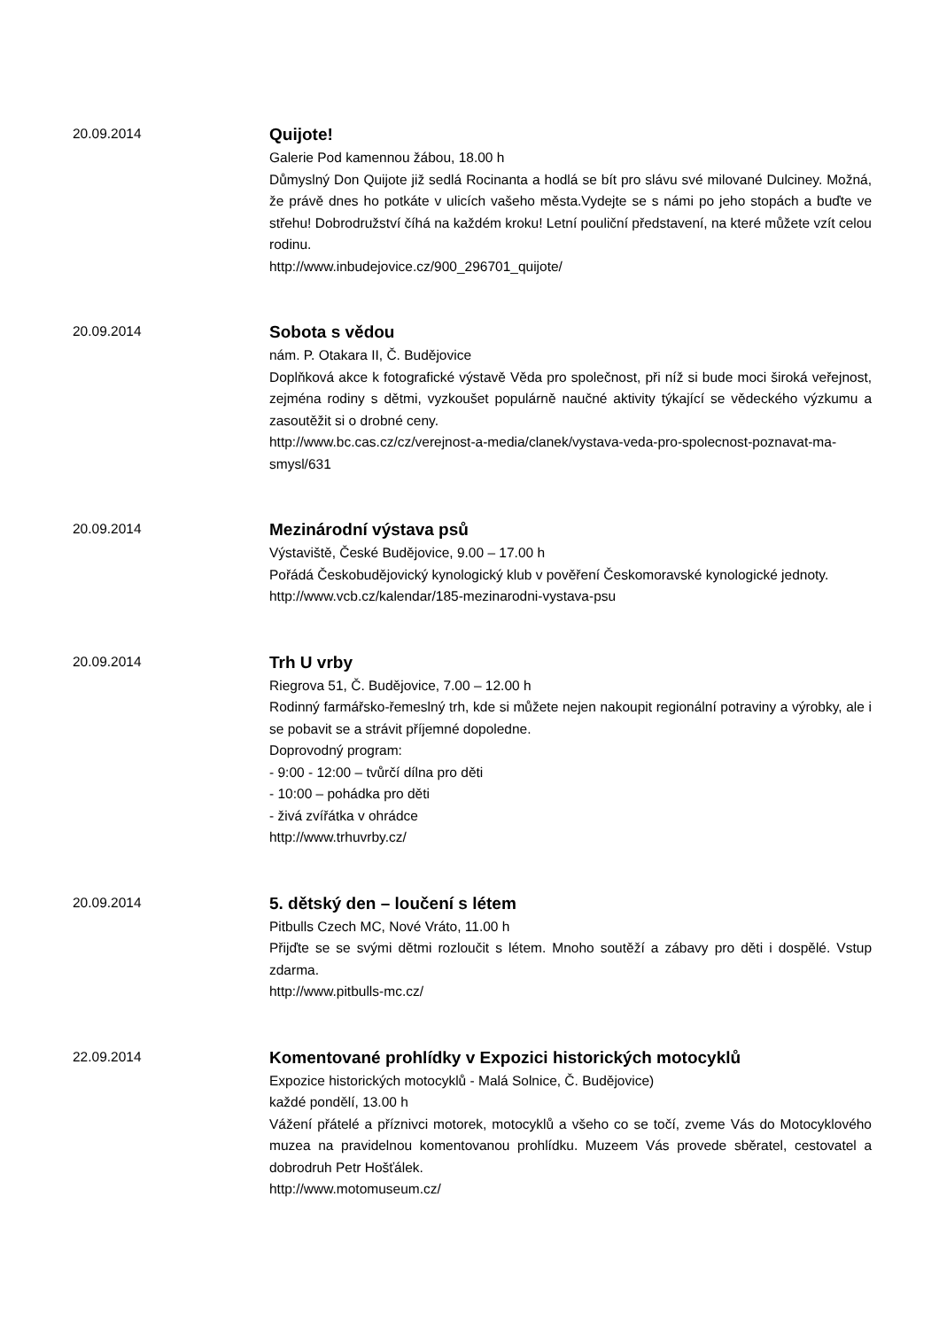20.09.2014
Quijote!
Galerie Pod kamennou žábou, 18.00 h
Důmyslný Don Quijote již sedlá Rocinanta a hodlá se bít pro slávu své milované Dulciney. Možná, že právě dnes ho potkáte v ulicích vašeho města.Vydejte se s námi po jeho stopách a buďte ve střehu! Dobrodružství číhá na každém kroku! Letní pouliční představení, na které můžete vzít celou rodinu.
http://www.inbudejovice.cz/900_296701_quijote/
20.09.2014
Sobota s vědou
nám. P. Otakara II, Č. Budějovice
Doplňková akce k fotografické výstavě Věda pro společnost, při níž si bude moci široká veřejnost, zejména rodiny s dětmi, vyzkoušet populárně naučné aktivity týkající se vědeckého výzkumu a zasoutěžit si o drobné ceny.
http://www.bc.cas.cz/cz/verejnost-a-media/clanek/vystava-veda-pro-spolecnost-poznavat-ma-smysl/631
20.09.2014
Mezinárodní výstava psů
Výstaviště, České Budějovice, 9.00 – 17.00 h
Pořádá Českobudějovický kynologický klub v pověření Českomoravské kynologické jednoty.
http://www.vcb.cz/kalendar/185-mezinarodni-vystava-psu
20.09.2014
Trh U vrby
Riegrova 51, Č. Budějovice, 7.00 – 12.00 h
Rodinný farmářsko-řemeslný trh, kde si můžete nejen nakoupit regionální potraviny a výrobky, ale i se pobavit se a strávit příjemné dopoledne.
Doprovodný program:
- 9:00 - 12:00 – tvůrčí dílna pro děti
- 10:00 – pohádka pro děti
- živá zvířátka v ohrádce
http://www.trhuvrby.cz/
20.09.2014
5. dětský den – loučení s létem
Pitbulls Czech MC, Nové Vráto, 11.00 h
Přijďte se se svými dětmi rozloučit s létem. Mnoho soutěží a zábavy pro děti i dospělé. Vstup zdarma.
http://www.pitbulls-mc.cz/
22.09.2014
Komentované prohlídky v Expozici historických motocyklů
Expozice historických motocyklů - Malá Solnice, Č. Budějovice)
každé pondělí, 13.00 h
Vážení přátelé a příznivci motorek, motocyklů a všeho co se točí, zveme Vás do Motocyklového muzea na pravidelnou komentovanou prohlídku. Muzeem Vás provede sběratel, cestovatel a dobrodruh Petr Hošťálek.
http://www.motomuseum.cz/